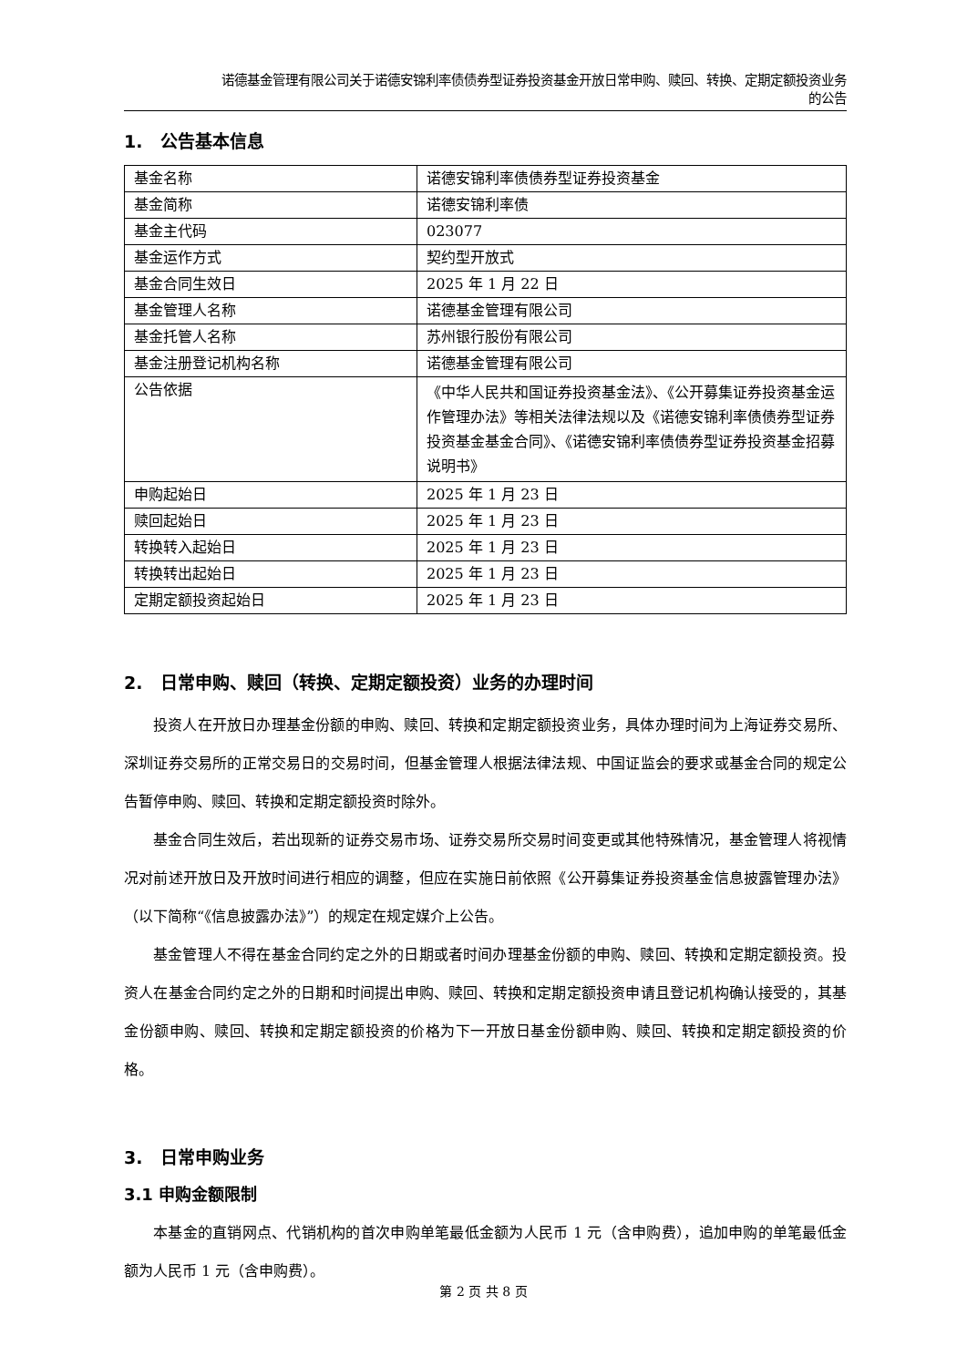诺德基金管理有限公司关于诺德安锦利率债债券型证券投资基金开放日常申购、赎回、转换、定期定额投资业务
的公告
1. 公告基本信息
| 基金名称 | 诺德安锦利率债债券型证券投资基金 |
| 基金简称 | 诺德安锦利率债 |
| 基金主代码 | 023077 |
| 基金运作方式 | 契约型开放式 |
| 基金合同生效日 | 2025 年 1 月 22 日 |
| 基金管理人名称 | 诺德基金管理有限公司 |
| 基金托管人名称 | 苏州银行股份有限公司 |
| 基金注册登记机构名称 | 诺德基金管理有限公司 |
| 公告依据 | 《中华人民共和国证券投资基金法》、《公开募集证券投资基金运作管理办法》等相关法律法规以及《诺德安锦利率债债券型证券投资基金基金合同》、《诺德安锦利率债债券型证券投资基金招募说明书》 |
| 申购起始日 | 2025 年 1 月 23 日 |
| 赎回起始日 | 2025 年 1 月 23 日 |
| 转换转入起始日 | 2025 年 1 月 23 日 |
| 转换转出起始日 | 2025 年 1 月 23 日 |
| 定期定额投资起始日 | 2025 年 1 月 23 日 |
2. 日常申购、赎回（转换、定期定额投资）业务的办理时间
投资人在开放日办理基金份额的申购、赎回、转换和定期定额投资业务，具体办理时间为上海证券交易所、深圳证券交易所的正常交易日的交易时间，但基金管理人根据法律法规、中国证监会的要求或基金合同的规定公告暂停申购、赎回、转换和定期定额投资时除外。
基金合同生效后，若出现新的证券交易市场、证券交易所交易时间变更或其他特殊情况，基金管理人将视情况对前述开放日及开放时间进行相应的调整，但应在实施日前依照《公开募集证券投资基金信息披露管理办法》（以下简称“《信息披露办法》”）的规定在规定媒介上公告。
基金管理人不得在基金合同约定之外的日期或者时间办理基金份额的申购、赎回、转换和定期定额投资。投资人在基金合同约定之外的日期和时间提出申购、赎回、转换和定期定额投资申请且登记机构确认接受的，其基金份额申购、赎回、转换和定期定额投资的价格为下一开放日基金份额申购、赎回、转换和定期定额投资的价格。
3. 日常申购业务
3.1 申购金额限制
本基金的直销网点、代销机构的首次申购单笔最低金额为人民币 1 元（含申购费），追加申购的单笔最低金额为人民币 1 元（含申购费）。
第 2 页 共 8 页